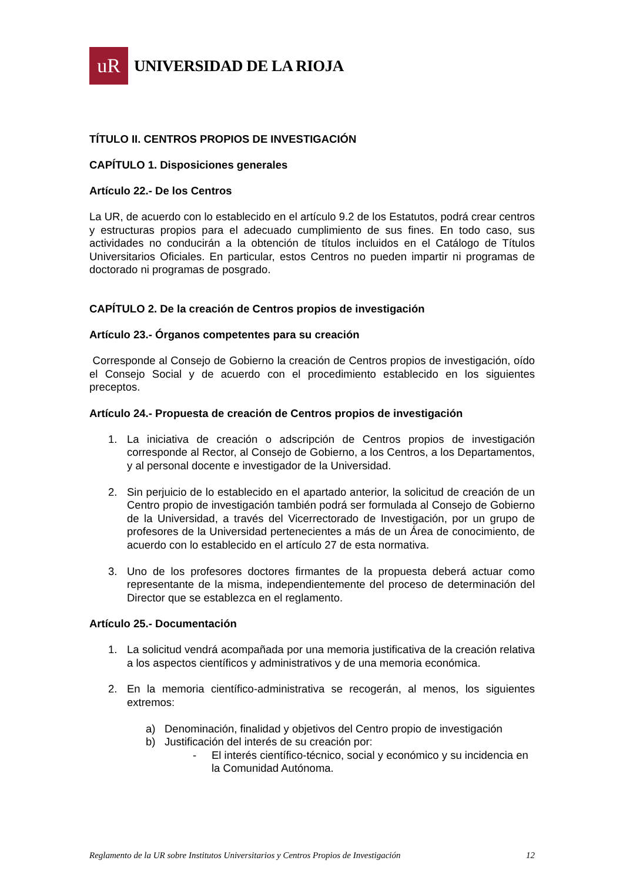uR
UNIVERSIDAD DE LA RIOJA
TÍTULO II. CENTROS PROPIOS DE INVESTIGACIÓN
CAPÍTULO 1. Disposiciones generales
Artículo 22.- De los Centros
La UR, de acuerdo con lo establecido en el artículo 9.2 de los Estatutos, podrá crear centros y estructuras propios para el adecuado cumplimiento de sus fines. En todo caso, sus actividades no conducirán a la obtención de títulos incluidos en el Catálogo de Títulos Universitarios Oficiales. En particular, estos Centros no pueden impartir ni programas de doctorado ni programas de posgrado.
CAPÍTULO 2. De la creación de Centros propios de investigación
Artículo 23.- Órganos competentes para su creación
Corresponde al Consejo de Gobierno la creación de Centros propios de investigación, oído el Consejo Social y de acuerdo con el procedimiento establecido en los siguientes preceptos.
Artículo 24.- Propuesta de creación de Centros propios de investigación
1. La iniciativa de creación o adscripción de Centros propios de investigación corresponde al Rector, al Consejo de Gobierno, a los Centros, a los Departamentos, y al personal docente e investigador de la Universidad.
2. Sin perjuicio de lo establecido en el apartado anterior, la solicitud de creación de un Centro propio de investigación también podrá ser formulada al Consejo de Gobierno de la Universidad, a través del Vicerrectorado de Investigación, por un grupo de profesores de la Universidad pertenecientes a más de un Área de conocimiento, de acuerdo con lo establecido en el artículo 27 de esta normativa.
3. Uno de los profesores doctores firmantes de la propuesta deberá actuar como representante de la misma, independientemente del proceso de determinación del Director que se establezca en el reglamento.
Artículo 25.- Documentación
1. La solicitud vendrá acompañada por una memoria justificativa de la creación relativa a los aspectos científicos y administrativos y de una memoria económica.
2. En la memoria científico-administrativa se recogerán, al menos, los siguientes extremos:
a) Denominación, finalidad y objetivos del Centro propio de investigación
b) Justificación del interés de su creación por:
- El interés científico-técnico, social y económico y su incidencia en la Comunidad Autónoma.
Reglamento de la UR sobre Institutos Universitarios y Centros Propios de Investigación 12